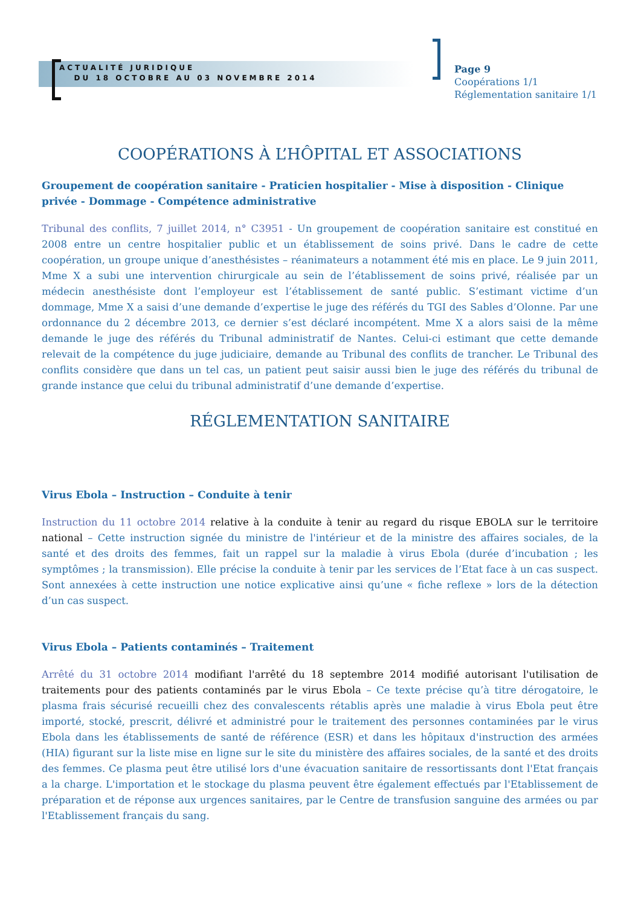ACTUALITÉ JURIDIQUE
DU 18 OCTOBRE AU 03 NOVEMBRE 2014
Page 9
Coopérations 1/1
Réglementation sanitaire 1/1
COOPÉRATIONS À L’HÔPITAL ET ASSOCIATIONS
Groupement de coopération sanitaire - Praticien hospitalier - Mise à disposition - Clinique privée - Dommage - Compétence administrative
Tribunal des conflits, 7 juillet 2014, n° C3951 - Un groupement de coopération sanitaire est constitué en 2008 entre un centre hospitalier public et un établissement de soins privé. Dans le cadre de cette coopération, un groupe unique d’anesthésistes – réanimateurs a notamment été mis en place. Le 9 juin 2011, Mme X a subi une intervention chirurgicale au sein de l’établissement de soins privé, réalisée par un médecin anesthésiste dont l’employeur est l’établissement de santé public. S’estimant victime d’un dommage, Mme X a saisi d’une demande d’expertise le juge des référés du TGI des Sables d’Olonne. Par une ordonnance du 2 décembre 2013, ce dernier s’est déclaré incompétent. Mme X a alors saisi de la même demande le juge des référés du Tribunal administratif de Nantes. Celui-ci estimant que cette demande relevait de la compétence du juge judiciaire, demande au Tribunal des conflits de trancher. Le Tribunal des conflits considère que dans un tel cas, un patient peut saisir aussi bien le juge des référés du tribunal de grande instance que celui du tribunal administratif d’une demande d’expertise.
RÉGLEMENTATION SANITAIRE
Virus Ebola – Instruction – Conduite à tenir
Instruction du 11 octobre 2014 relative à la conduite à tenir au regard du risque EBOLA sur le territoire national – Cette instruction signée du ministre de l'intérieur et de la ministre des affaires sociales, de la santé et des droits des femmes, fait un rappel sur la maladie à virus Ebola (durée d’incubation ; les symptômes ; la transmission). Elle précise la conduite à tenir par les services de l’Etat face à un cas suspect. Sont annexées à cette instruction une notice explicative ainsi qu’une « fiche reflexe » lors de la détection d’un cas suspect.
Virus Ebola – Patients contaminés – Traitement
Arrêté du 31 octobre 2014 modifiant l'arrêté du 18 septembre 2014 modifié autorisant l'utilisation de traitements pour des patients contaminés par le virus Ebola – Ce texte précise qu’à titre dérogatoire, le plasma frais sécurisé recueilli chez des convalescents rétablis après une maladie à virus Ebola peut être importé, stocké, prescrit, délivré et administré pour le traitement des personnes contaminées par le virus Ebola dans les établissements de santé de référence (ESR) et dans les hôpitaux d'instruction des armées (HIA) figurant sur la liste mise en ligne sur le site du ministère des affaires sociales, de la santé et des droits des femmes. Ce plasma peut être utilisé lors d'une évacuation sanitaire de ressortissants dont l'Etat français a la charge. L'importation et le stockage du plasma peuvent être également effectués par l'Etablissement de préparation et de réponse aux urgences sanitaires, par le Centre de transfusion sanguine des armées ou par l'Etablissement français du sang.